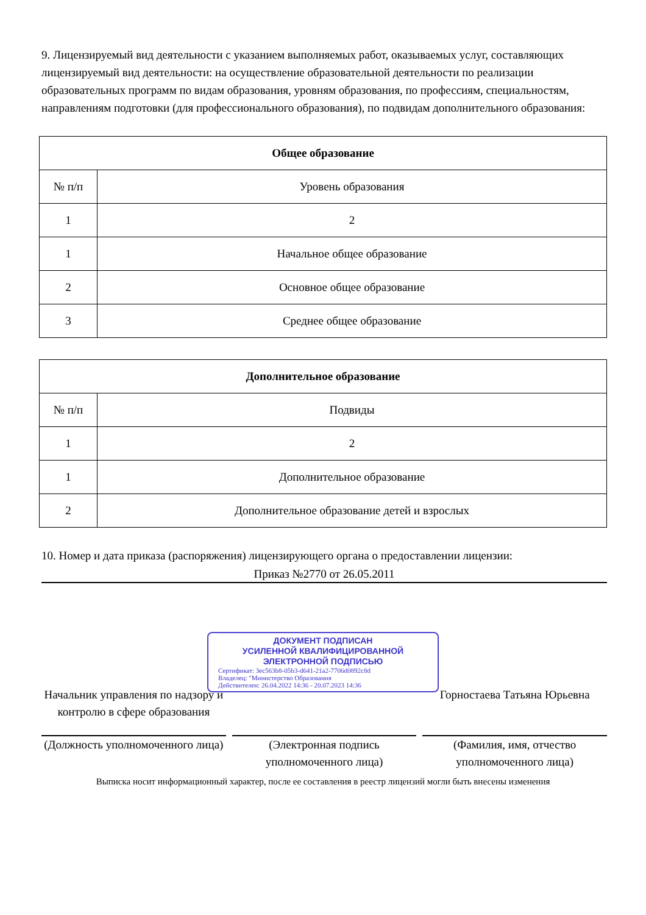9. Лицензируемый вид деятельности с указанием выполняемых работ, оказываемых услуг, составляющих лицензируемый вид деятельности: на осуществление образовательной деятельности по реализации образовательных программ по видам образования, уровням образования, по профессиям, специальностям, направлениям подготовки (для профессионального образования), по подвидам дополнительного образования:
| Общее образование | |
| --- | --- |
| № п/п | Уровень образования |
| 1 | 2 |
| 1 | Начальное общее образование |
| 2 | Основное общее образование |
| 3 | Среднее общее образование |
| Дополнительное образование | |
| --- | --- |
| № п/п | Подвиды |
| 1 | 2 |
| 1 | Дополнительное образование |
| 2 | Дополнительное образование детей и взрослых |
10. Номер и дата приказа (распоряжения) лицензирующего органа о предоставлении лицензии:
Приказ №2770 от 26.05.2011
ДОКУМЕНТ ПОДПИСАН
УСИЛЕННОЙ КВАЛИФИЦИРОВАННОЙ
ЭЛЕКТРОННОЙ ПОДПИСЬЮ
Сертификат: 3ec563b8-05b3-d641-21a2-7706d0892c8d
Владелец: "Министерство Образования
Действителен: 26.04.2022 14:36 - 20.07.2023 14:36
Начальник управления по надзору и контролю в сфере образования
(Должность уполномоченного лица)
(Электронная подпись уполномоченного лица)
Горностаева Татьяна Юрьевна
(Фамилия, имя, отчество уполномоченного лица)
Выписка носит информационный характер, после ее составления в реестр лицензий могли быть внесены изменения